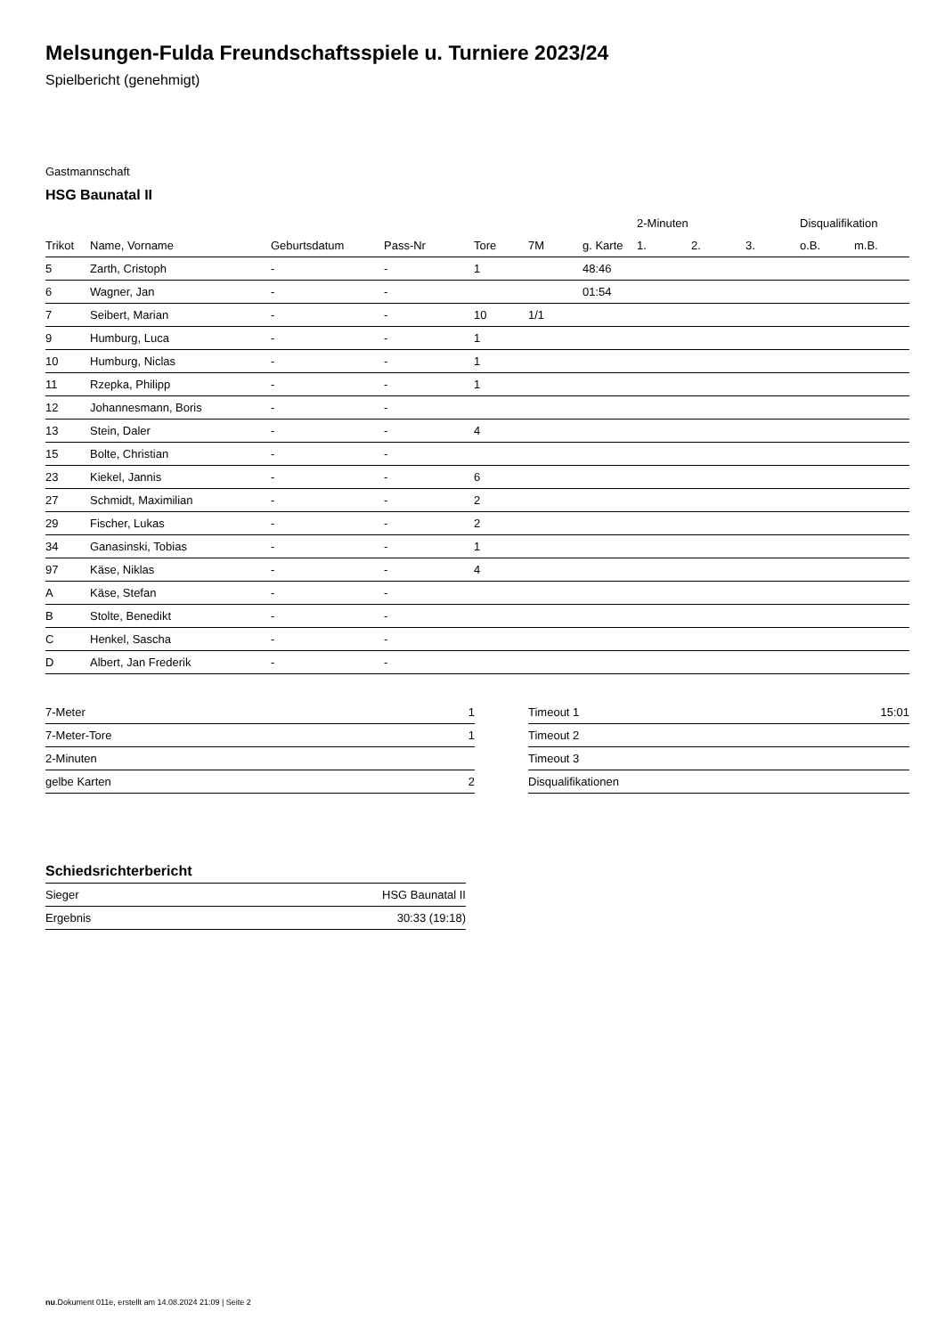Melsungen-Fulda Freundschaftsspiele u. Turniere 2023/24
Spielbericht (genehmigt)
Gastmannschaft
HSG Baunatal II
| | | | | | | | 2-Minuten | | | Disqualifikation | |
| --- | --- | --- | --- | --- | --- | --- | --- | --- | --- | --- | --- |
| Trikot | Name, Vorname | Geburtsdatum | Pass-Nr | Tore | 7M | g. Karte | 1. | 2. | 3. | o.B. | m.B. |
| 5 | Zarth, Cristoph | - | - | 1 | | 48:46 | | | | | |
| 6 | Wagner, Jan | - | - | | | 01:54 | | | | | |
| 7 | Seibert, Marian | - | - | 10 | 1/1 | | | | | | |
| 9 | Humburg, Luca | - | - | 1 | | | | | | | |
| 10 | Humburg, Niclas | - | - | 1 | | | | | | | |
| 11 | Rzepka, Philipp | - | - | 1 | | | | | | | |
| 12 | Johannesmann, Boris | - | - | | | | | | | | |
| 13 | Stein, Daler | - | - | 4 | | | | | | | |
| 15 | Bolte, Christian | - | - | | | | | | | | |
| 23 | Kiekel, Jannis | - | - | 6 | | | | | | | |
| 27 | Schmidt, Maximilian | - | - | 2 | | | | | | | |
| 29 | Fischer, Lukas | - | - | 2 | | | | | | | |
| 34 | Ganasinski, Tobias | - | - | 1 | | | | | | | |
| 97 | Käse, Niklas | - | - | 4 | | | | | | | |
| A | Käse, Stefan | - | - | | | | | | | | |
| B | Stolte, Benedikt | - | - | | | | | | | | |
| C | Henkel, Sascha | - | - | | | | | | | | |
| D | Albert, Jan Frederik | - | - | | | | | | | | |
| 7-Meter | 1 |
| 7-Meter-Tore | 1 |
| 2-Minuten | |
| gelbe Karten | 2 |
| Timeout 1 | 15:01 |
| Timeout 2 | |
| Timeout 3 | |
| Disqualifikationen | |
Schiedsrichterbericht
| Sieger | HSG Baunatal II |
| Ergebnis | 30:33 (19:18) |
nu.Dokument 011e, erstellt am 14.08.2024 21:09 | Seite 2